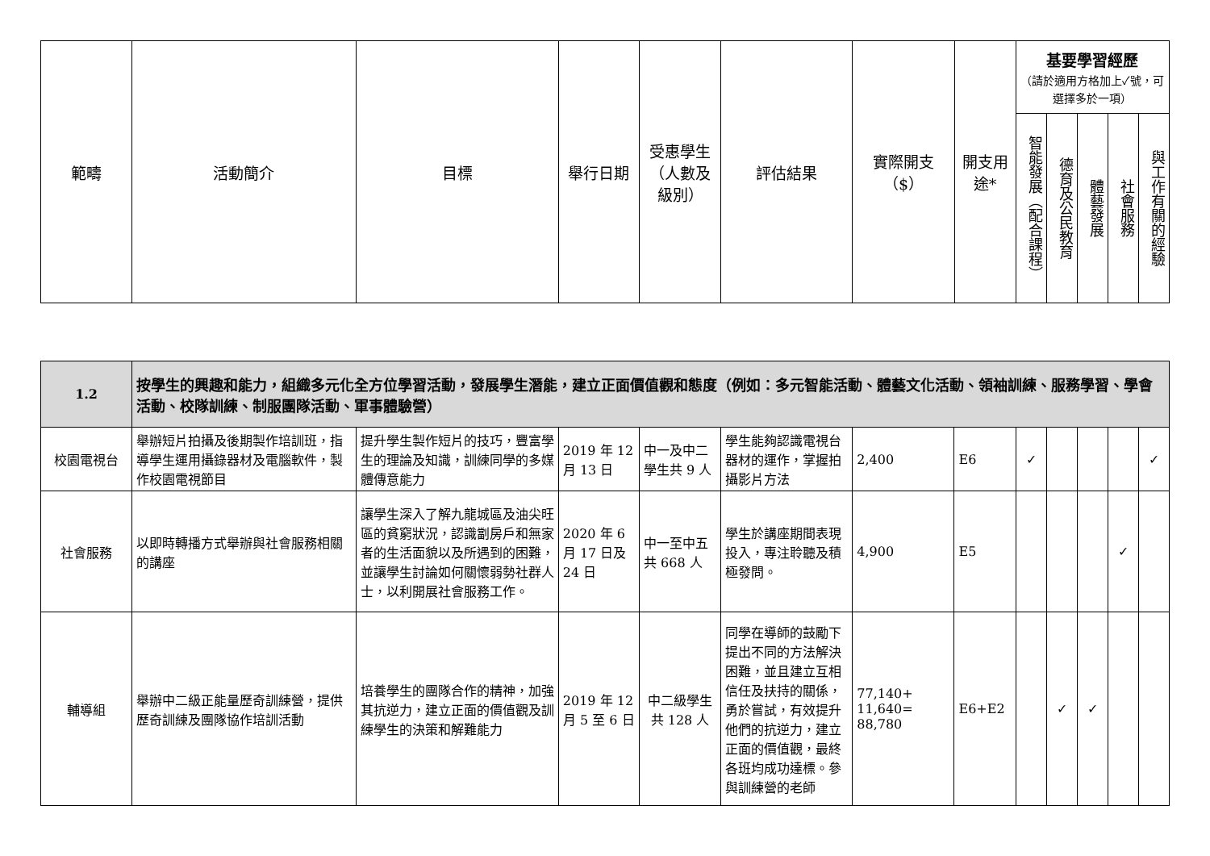| 範疇 | 活動簡介 | 目標 | 舉行日期 | 受惠學生（人數及級別） | 評估結果 | 實際開支（$） | 開支用途* | 基要學習經歷 （請於適用方格加上✓號，可選擇多於一項） | | | | |
| --- | --- | --- | --- | --- | --- | --- | --- | --- | --- | --- | --- | --- |
| | | | | | | | | 智能發展（配合課程） | 德育及公民教育 | 體藝發展 | 社會服務 | 與工作有關的經驗 |
| 1.2 | 按學生的興趣和能力，組織多元化全方位學習活動，發展學生潛能，建立正面價值觀和態度（例如：多元智能活動、體藝文化活動、領袖訓練、服務學習、學會活動、校隊訓練、制服團隊活動、軍事體驗營） | | | | | | | | | | | |
| 校園電視台 | 舉辦短片拍攝及後期製作培訓班，指導學生運用攝錄器材及電腦軟件，製作校園電視節目 | 提升學生製作短片的技巧，豐富學生的理論及知識，訓練同學的多媒體傳意能力 | 2019 年 12 月 13 日 | 中一及中二學生共 9 人 | 學生能夠認識電視台器材的運作，掌握拍攝影片方法 | 2,400 | E6 | ✓ | | | | ✓ |
| 社會服務 | 以即時轉播方式舉辦與社會服務相關的講座 | 讓學生深入了解九龍城區及油尖旺區的貧窮狀況，認識劏房戶和無家者的生活面貌以及所遇到的困難，並讓學生討論如何關懷弱勢社群人士，以利開展社會服務工作。 | 2020 年 6 月 17 日及 24 日 | 中一至中五共 668 人 | 學生於講座期間表現投入，專注聆聽及積極發問。 | 4,900 | E5 | | | | ✓ | |
| 輔導組 | 舉辦中二級正能量歷奇訓練營，提供歷奇訓練及團隊協作培訓活動 | 培養學生的團隊合作的精神，加強其抗逆力，建立正面的價值觀及訓練學生的決策和解難能力 | 2019 年 12 月 5 至 6 日 | 中二級學生共 128 人 | 同學在導師的鼓勵下提出不同的方法解決困難，並且建立互相信任及扶持的關係，勇於嘗試，有效提升他們的抗逆力，建立正面的價值觀，最終各班均成功達標。參與訓練營的老師 | 77,140+ 11,640= 88,780 | E6+E2 | | ✓ | ✓ | | |